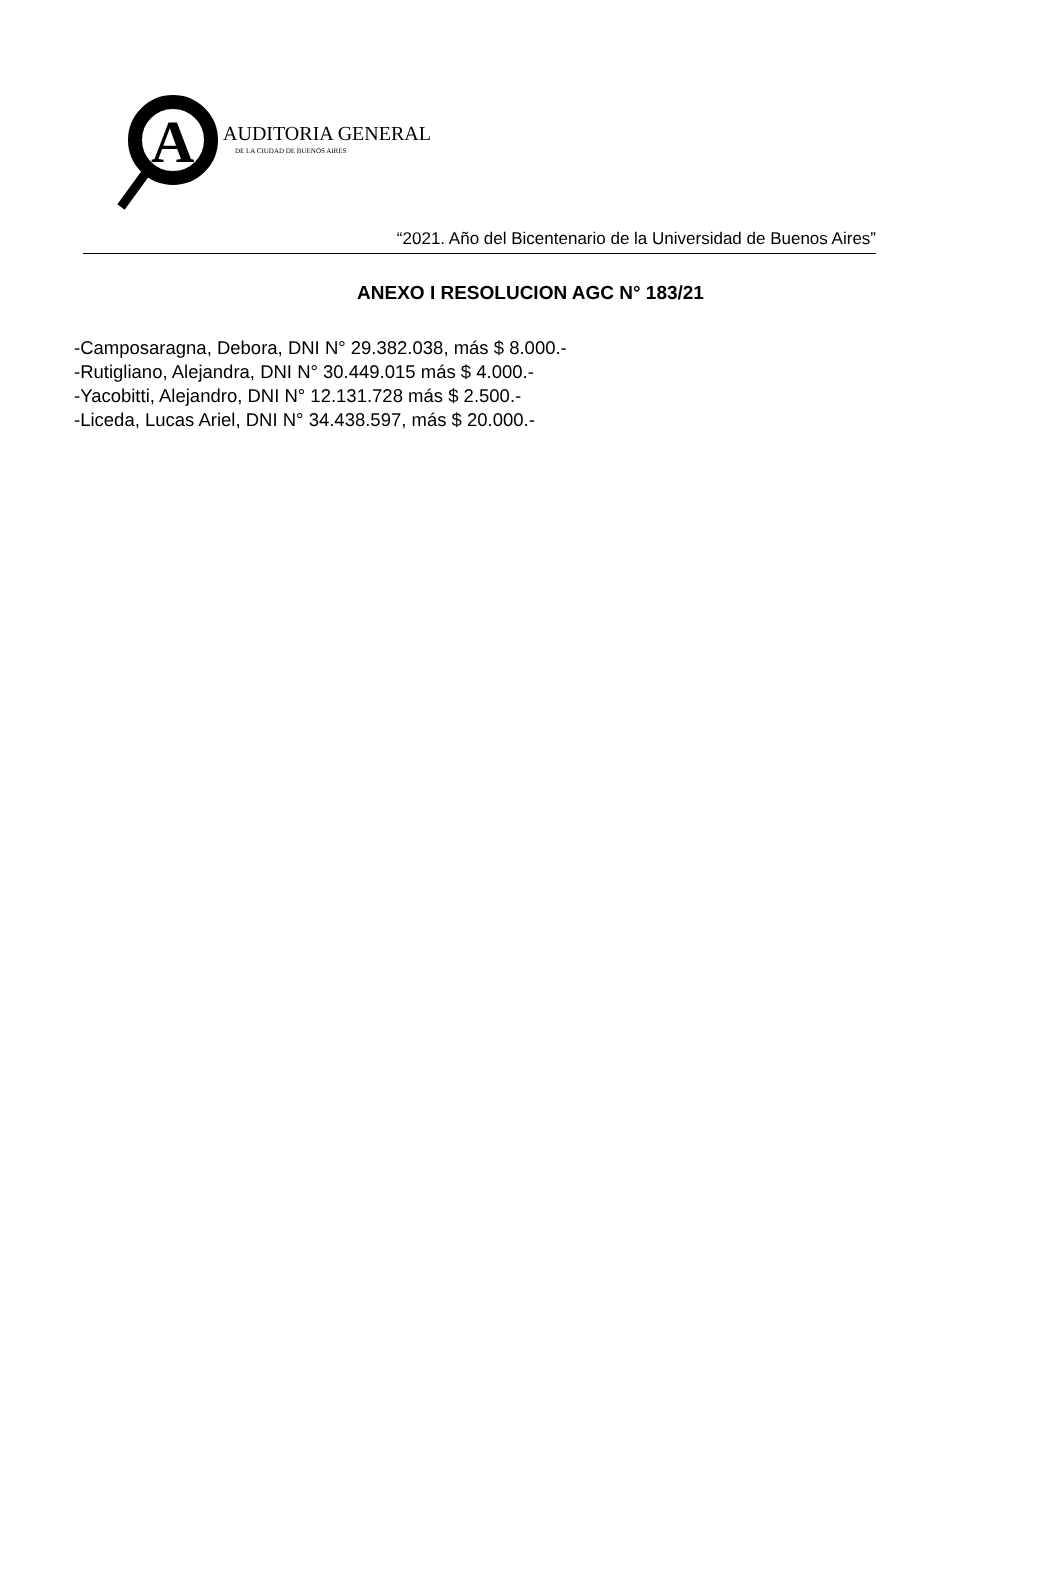A
AUDITORIA GENERAL
DE LA CIUDAD DE BUENOS AIRES
“2021. Año del Bicentenario de la Universidad de Buenos Aires”
ANEXO I RESOLUCION AGC N° 183/21
-Camposaragna, Debora, DNI N° 29.382.038, más $ 8.000.-
-Rutigliano, Alejandra, DNI N° 30.449.015 más $ 4.000.-
-Yacobitti, Alejandro, DNI N° 12.131.728 más $ 2.500.-
-Liceda, Lucas Ariel, DNI N° 34.438.597, más $ 20.000.-